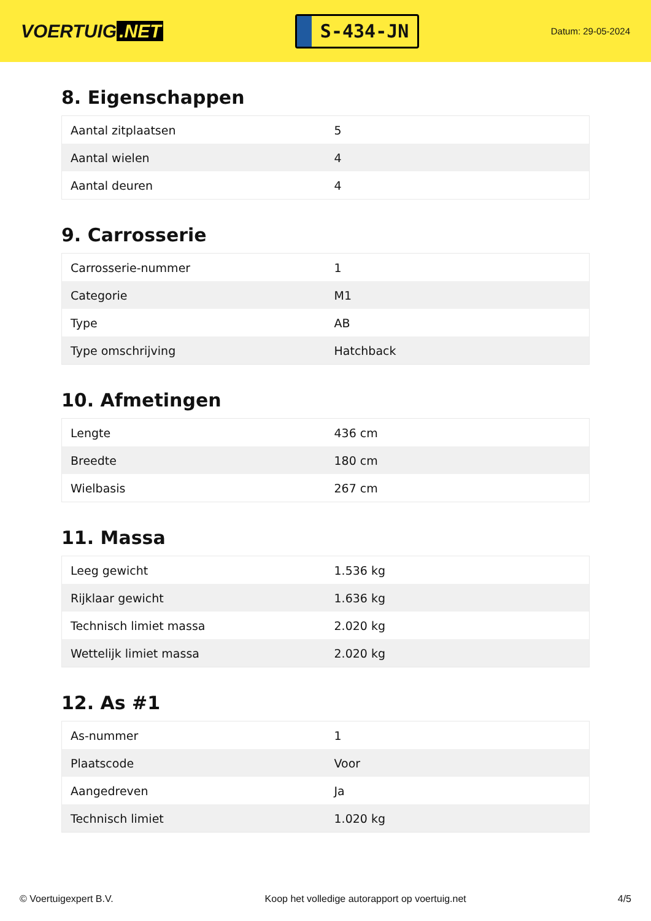VOERTUIG.NET
S-434-JN
Datum: 29-05-2024
8. Eigenschappen
| Aantal zitplaatsen | 5 |
| Aantal wielen | 4 |
| Aantal deuren | 4 |
9. Carrosserie
| Carrosserie-nummer | 1 |
| Categorie | M1 |
| Type | AB |
| Type omschrijving | Hatchback |
10. Afmetingen
| Lengte | 436 cm |
| Breedte | 180 cm |
| Wielbasis | 267 cm |
11. Massa
| Leeg gewicht | 1.536 kg |
| Rijklaar gewicht | 1.636 kg |
| Technisch limiet massa | 2.020 kg |
| Wettelijk limiet massa | 2.020 kg |
12. As #1
| As-nummer | 1 |
| Plaatscode | Voor |
| Aangedreven | Ja |
| Technisch limiet | 1.020 kg |
© Voertuigexpert B.V. Koop het volledige autorapport op voertuig.net 4/5